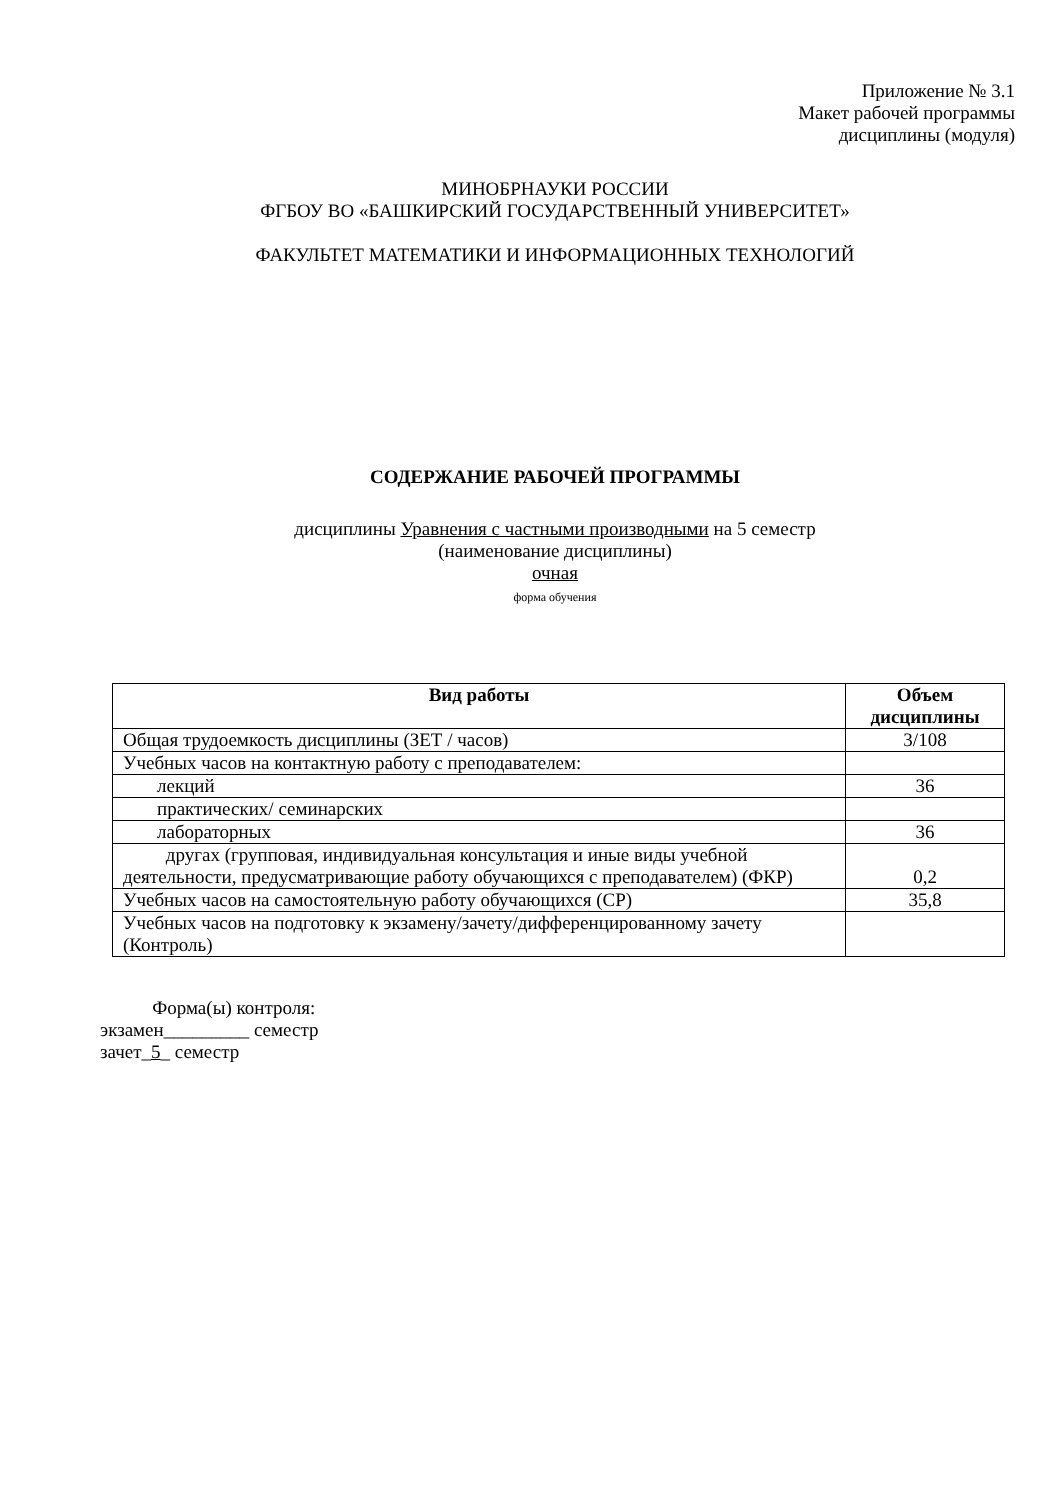Приложение № 3.1
Макет рабочей программы
дисциплины (модуля)
МИНОБРНАУКИ РОССИИ
ФГБОУ ВО «БАШКИРСКИЙ ГОСУДАРСТВЕННЫЙ УНИВЕРСИТЕТ»
ФАКУЛЬТЕТ МАТЕМАТИКИ И ИНФОРМАЦИОННЫХ ТЕХНОЛОГИЙ
СОДЕРЖАНИЕ РАБОЧЕЙ ПРОГРАММЫ
дисциплины Уравнения с частными производными на 5 семестр
(наименование дисциплины)
очная
форма обучения
| Вид работы | Объем дисциплины |
| --- | --- |
| Общая трудоемкость дисциплины (ЗЕТ / часов) | 3/108 |
| Учебных часов на контактную работу с преподавателем: | |
| лекций | 36 |
| практических/ семинарских | |
| лабораторных | 36 |
| другах (групповая, индивидуальная консультация и иные виды учебной деятельности, предусматривающие работу обучающихся с преподавателем) (ФКР) | 0,2 |
| Учебных часов на самостоятельную работу обучающихся (СР) | 35,8 |
| Учебных часов на подготовку к экзамену/зачету/дифференцированному зачету (Контроль) | |
Форма(ы) контроля:
экзамен_________ семестр
зачет_5_ семестр